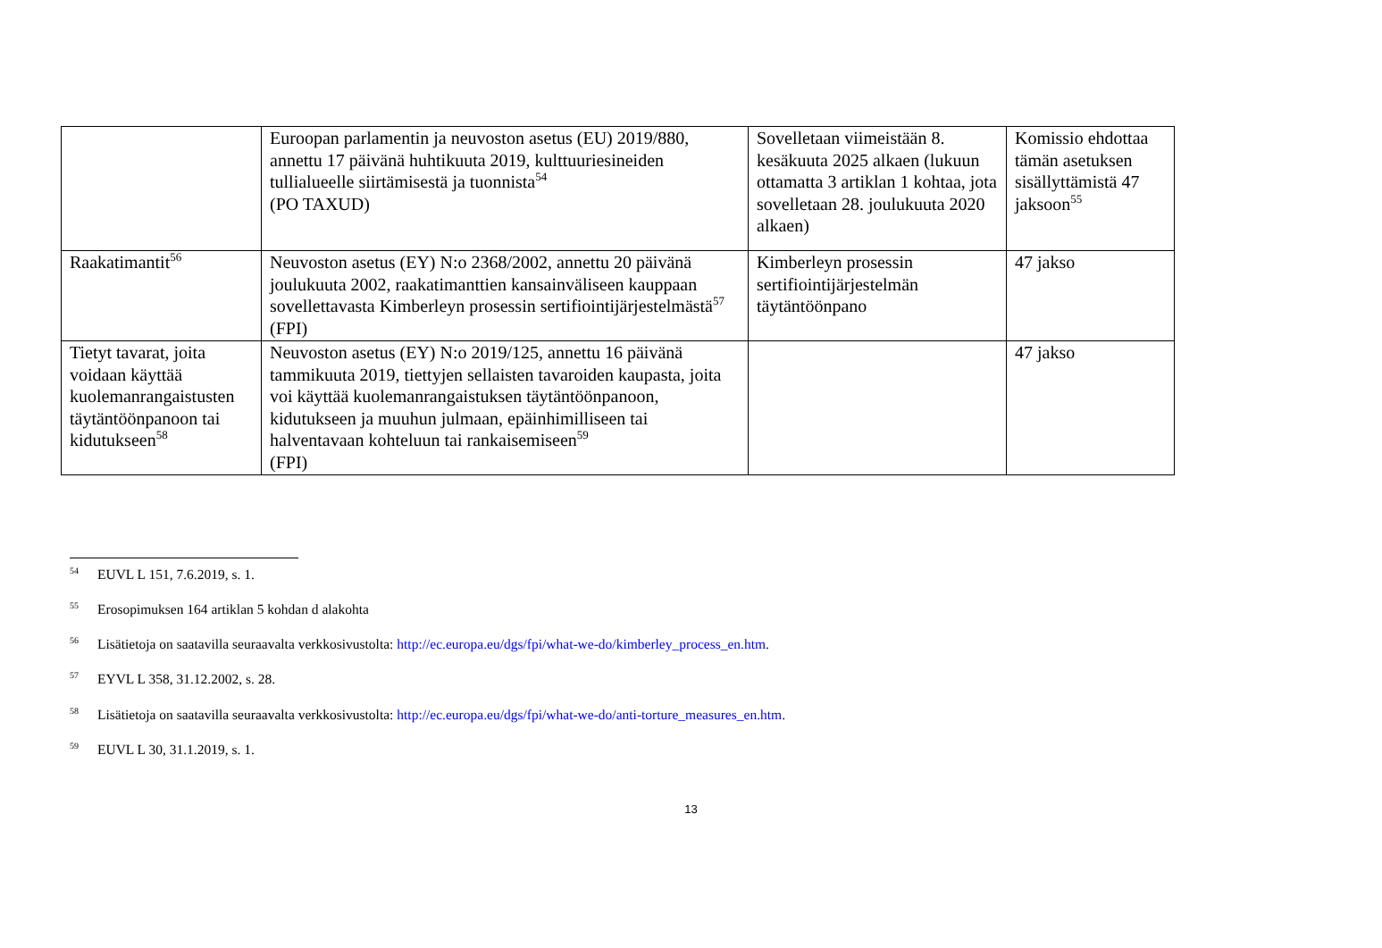| | Euroopan parlamentin ja neuvoston asetus (EU) 2019/880, annettu 17 päivänä huhtikuuta 2019, kulttuuriesineiden tullialueelle siirtämisestä ja tuonnista<sup>54</sup> (PO TAXUD) | Sovelletaan viimeistään 8. kesäkuuta 2025 alkaen (lukuun ottamatta 3 artiklan 1 kohtaa, jota sovelletaan 28. joulukuuta 2020 alkaen) | Komissio ehdottaa tämän asetuksen sisällyttämistä 47 jaksoon<sup>55</sup> |
| Raakatimantit<sup>56</sup> | Neuvoston asetus (EY) N:o 2368/2002, annettu 20 päivänä joulukuuta 2002, raakatimanttien kansainväliseen kauppaan sovellettavasta Kimberleyn prosessin sertifiointijärjestelmästä<sup>57</sup> (FPI) | Kimberleyn prosessin sertifiointijärjestelmän täytäntöönpano | 47 jakso |
| Tietyt tavarat, joita voidaan käyttää kuolemanrangaistusten täytäntöönpanoon tai kidutukseen<sup>58</sup> | Neuvoston asetus (EY) N:o 2019/125, annettu 16 päivänä tammikuuta 2019, tiettyjen sellaisten tavaroiden kaupasta, joita voi käyttää kuolemanrangaistuksen täytäntöönpanoon, kidutukseen ja muuhun julmaan, epäinhimilliseen tai halventavaan kohteluun tai rankaisemiseen<sup>59</sup> (FPI) | | 47 jakso |
54 EUVL L 151, 7.6.2019, s. 1.
55 Erosopimuksen 164 artiklan 5 kohdan d alakohta
56 Lisätietoja on saatavilla seuraavalta verkkosivustolta: http://ec.europa.eu/dgs/fpi/what-we-do/kimberley_process_en.htm.
57 EYVL L 358, 31.12.2002, s. 28.
58 Lisätietoja on saatavilla seuraavalta verkkosivustolta: http://ec.europa.eu/dgs/fpi/what-we-do/anti-torture_measures_en.htm.
59 EUVL L 30, 31.1.2019, s. 1.
13